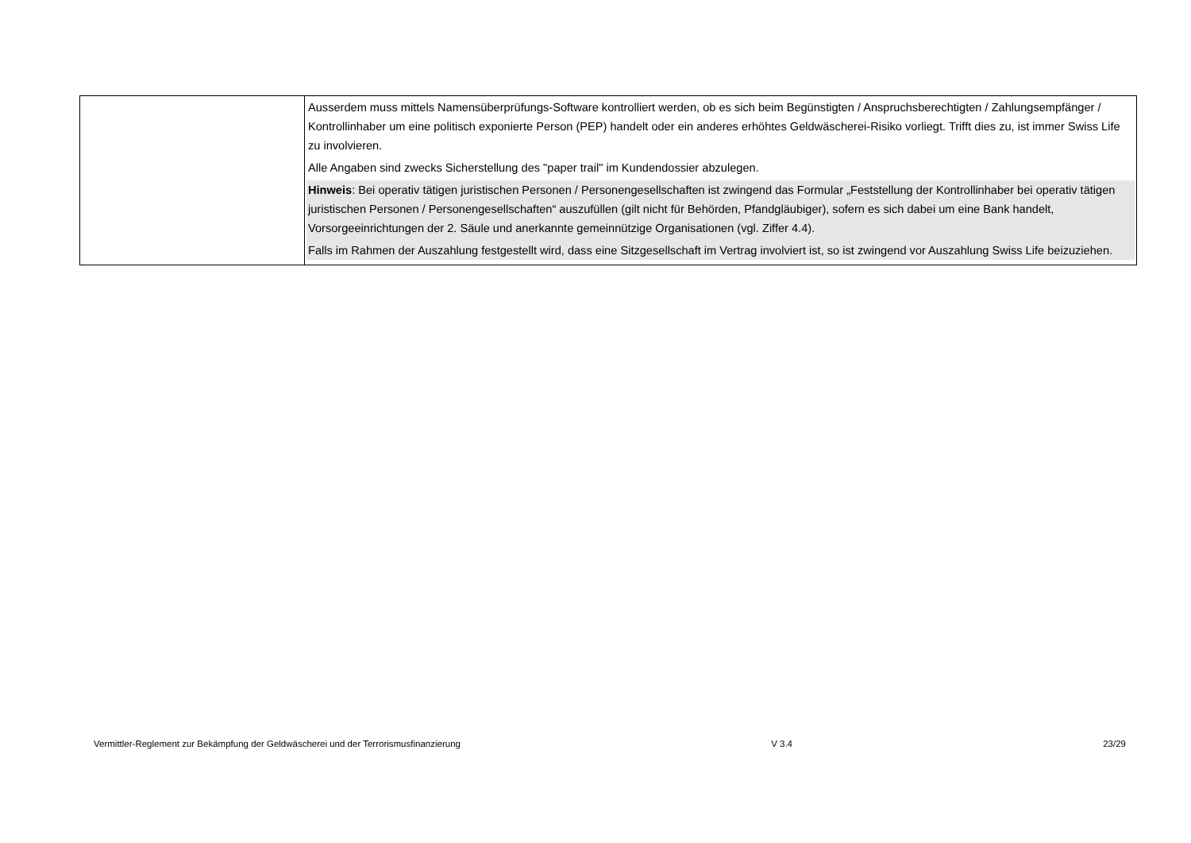| | Ausserdem muss mittels Namensüberprüfungs-Software kontrolliert werden, ob es sich beim Begünstigten / Anspruchsberechtigten / Zahlungsempfänger / Kontrollinhaber um eine politisch exponierte Person (PEP) handelt oder ein anderes erhöhtes Geldwäscherei-Risiko vorliegt. Trifft dies zu, ist immer Swiss Life zu involvieren. Alle Angaben sind zwecks Sicherstellung des "paper trail" im Kundendossier abzulegen. Hinweis : Bei operativ tätigen juristischen Personen / Personengesellschaften ist zwingend das Formular „Feststellung der Kontrollinhaber bei operativ tätigen juristischen Personen / Personengesellschaften“ auszufüllen (gilt nicht für Behörden, Pfandgläubiger), sofern es sich dabei um eine Bank handelt, Vorsorgeeinrichtungen der 2. Säule und anerkannte gemeinnützige Organisationen (vgl. Ziffer 4.4). Falls im Rahmen der Auszahlung festgestellt wird, dass eine Sitzgesellschaft im Vertrag involviert ist, so ist zwingend vor Auszahlung Swiss Life beizuziehen. |
Vermittler-Reglement zur Bekämpfung der Geldwäscherei und der Terrorismusfinanzierung V 3.4 23/29